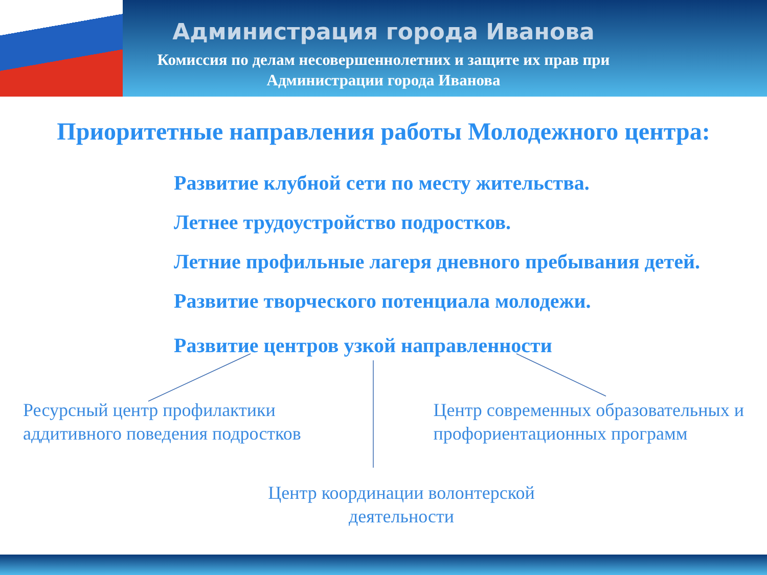Администрация города Иванова
Комиссия по делам несовершеннолетних и защите их прав при
Администрации города Иванова
Приоритетные направления работы Молодежного центра:
Развитие клубной сети по месту жительства.
Летнее трудоустройство подростков.
Летние профильные лагеря дневного пребывания детей.
Развитие творческого потенциала молодежи.
Развитие центров узкой направленности
Ресурсный центр профилактики
аддитивного поведения подростков
Центр современных образовательных и
профориентационных программ
Центр координации волонтерской
деятельности